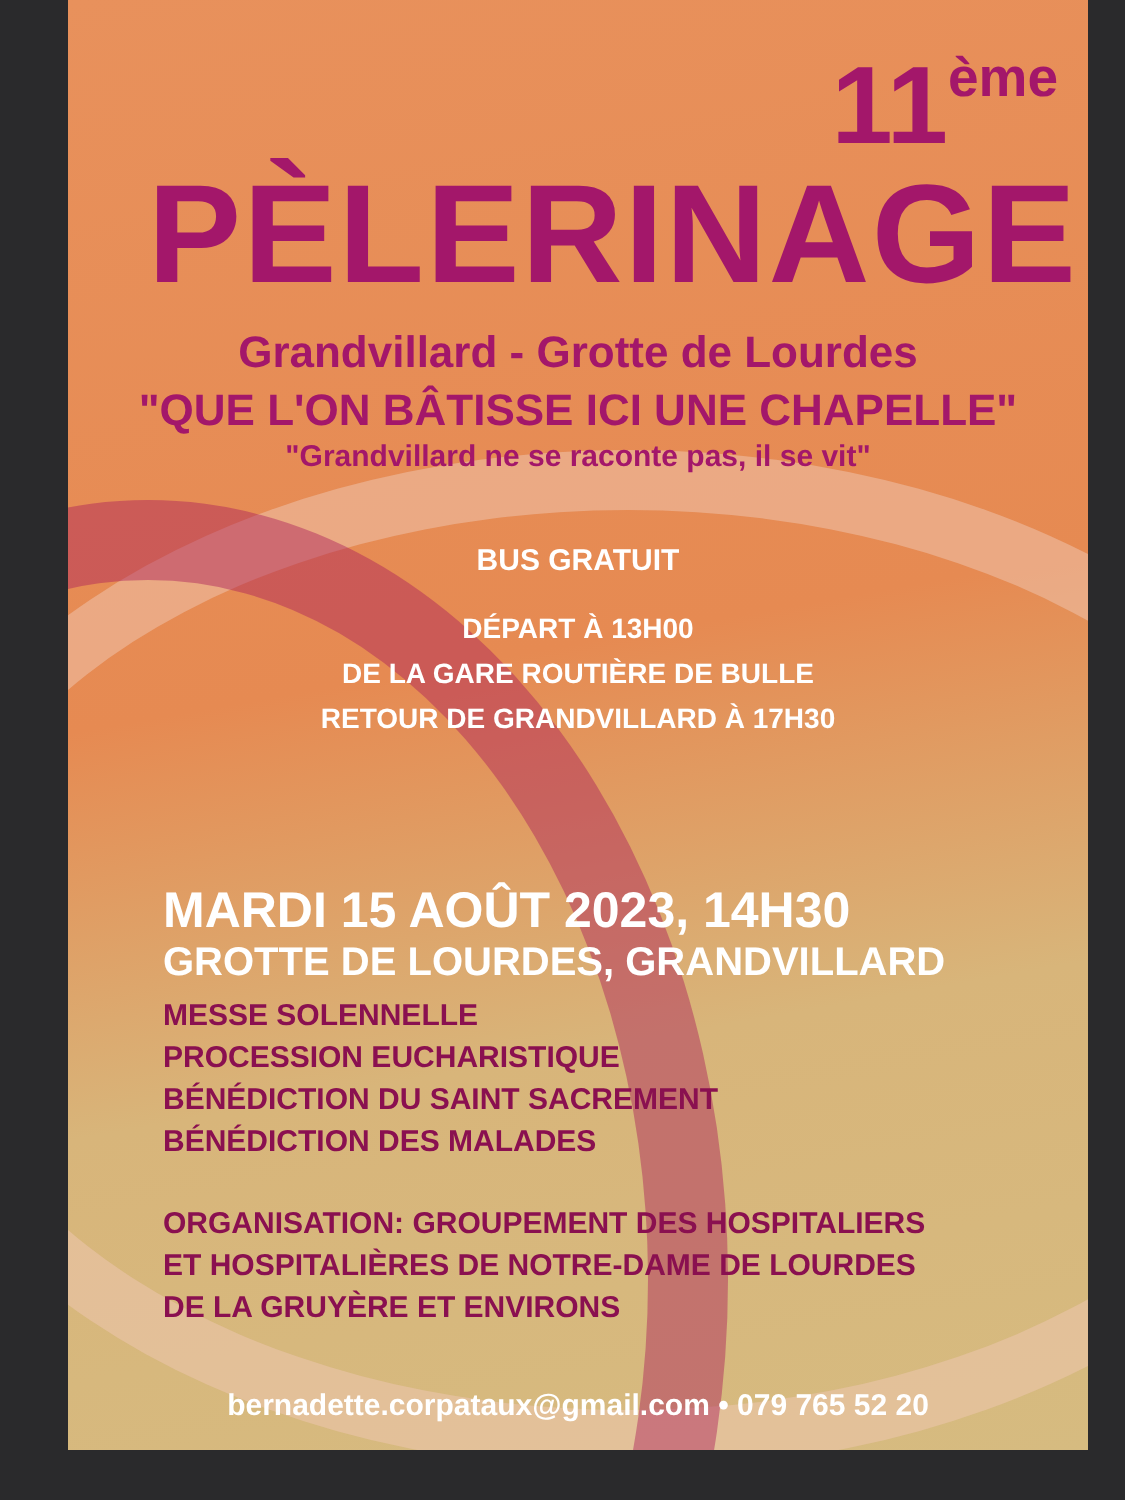11<sup>ème</sup>
PÈLERINAGE
Grandvillard - Grotte de Lourdes
"QUE L'ON BÂTISSE ICI UNE CHAPELLE"
"Grandvillard ne se raconte pas, il se vit"
BUS GRATUIT
DÉPART À 13H00
DE LA GARE ROUTIÈRE DE BULLE
RETOUR DE GRANDVILLARD À 17H30
MARDI 15 AOÛT 2023, 14H30
GROTTE DE LOURDES, GRANDVILLARD
MESSE SOLENNELLE
PROCESSION EUCHARISTIQUE
BÉNÉDICTION DU SAINT SACREMENT
BÉNÉDICTION DES MALADES
ORGANISATION: GROUPEMENT DES HOSPITALIERS
ET HOSPITALIÈRES DE NOTRE-DAME DE LOURDES
DE LA GRUYÈRE ET ENVIRONS
bernadette.corpataux@gmail.com • 079 765 52 20